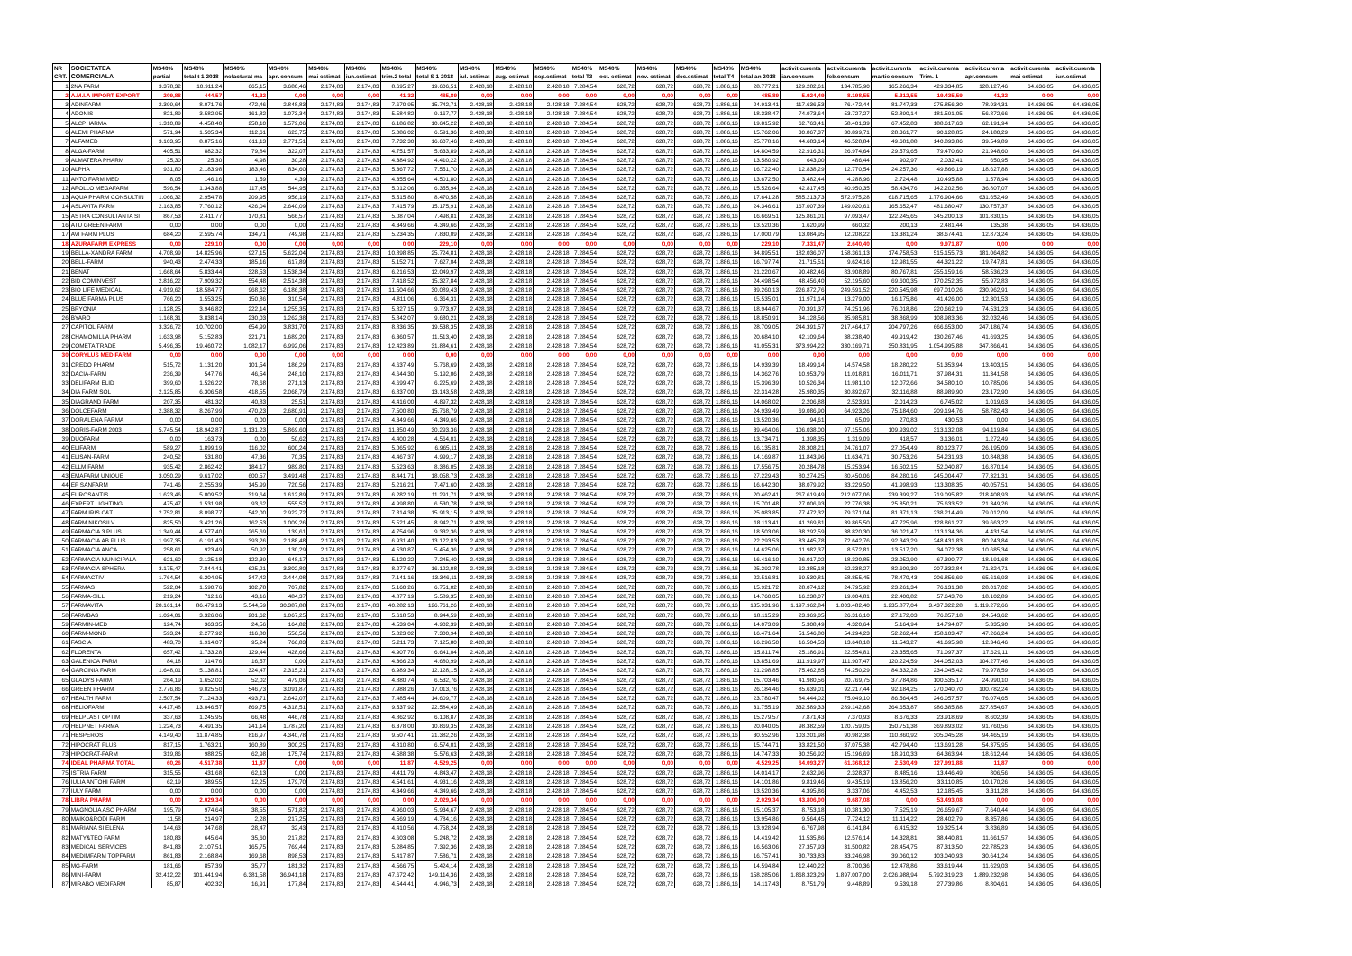| NR CRT. | SOCIETATEA COMERCIALA | MS40% partial | MS40% total t 1 2018 | MS40% nefacturat ma | MS40% apr. consum | MS40% mai estimat | MS40% iun.estimat | MS40% trim.2 total | MS40% total S 1 2018 | MS40% iul. estimat | MS40% aug. estimat | MS40% sep.estimat | MS40% total T3 | MS40% oct. estimat | MS40% nov. estimat | MS40% dec.estimat | MS40% total T4 | MS40% total an 2018 | activit.curenta ian.consum | activit.curenta feb.consum | activit.curenta martie consum | activit.curenta Trim. 1 | activit.curenta apr.consum | activit.curenta mai estimat | activit.curenta iun.estimat |
| --- | --- | --- | --- | --- | --- | --- | --- | --- | --- | --- | --- | --- | --- | --- | --- | --- | --- | --- | --- | --- | --- | --- | --- | --- | --- |
| 1 | 2NA FARM | 3.378,32 | 10.911,24 | 665,15 | 3.680,46 | 2.174,83 | 2.174,83 | 8.695,27 | 19.606,51 | 2.428,18 | 2.428,18 | 2.428,18 | 7.284,54 | 628,72 | 628,72 | 628,72 | 1.886,16 | 28.777,21 | 129.282,61 | 134.785,90 | 165.266,34 | 429.334,85 | 128.127,46 | 64.636,05 | 64.636,05 |
| 2 | A.M.I.A IMPORT EXPORT | 209,88 | 444,57 | 41,32 | 0,00 | 0,00 | 0,00 | 41,32 | 485,89 | 0,00 | 0,00 | 0,00 | 0,00 | 0,00 | 0,00 | 0,00 | 0,00 | 485,89 | 5.924,49 | 8.198,55 | 5.312,55 | 19.435,59 | 41,32 | 0,00 | 0,00 |
| 3 | ADINFARM | 2.399,64 | 8.071,76 | 472,46 | 2.848,83 | 2.174,83 | 2.174,83 | 7.670,95 | 15.742,71 | 2.428,18 | 2.428,18 | 2.428,18 | 7.284,54 | 628,72 | 628,72 | 628,72 | 1.886,16 | 24.913,41 | 117.636,53 | 76.472,44 | 81.747,33 | 275.856,30 | 78.934,31 | 64.636,05 | 64.636,05 |
| 4 | ADONIS | 821,89 | 3.582,95 | 161,82 | 1.073,34 | 2.174,83 | 2.174,83 | 5.584,82 | 9.167,77 | 2.428,18 | 2.428,18 | 2.428,18 | 7.284,54 | 628,72 | 628,72 | 628,72 | 1.886,16 | 18.338,47 | 74.973,64 | 53.727,27 | 52.890,14 | 181.591,05 | 56.872,66 | 64.636,05 | 64.636,05 |
| 5 | ALCPHARMA | 1.310,89 | 4.458,40 | 258,10 | 1.579,06 | 2.174,83 | 2.174,83 | 6.186,82 | 10.645,22 | 2.428,18 | 2.428,18 | 2.428,18 | 7.284,54 | 628,72 | 628,72 | 628,72 | 1.886,16 | 19.815,92 | 62.763,41 | 58.401,39 | 67.452,83 | 188.617,63 | 62.191,94 | 64.636,05 | 64.636,05 |
| 6 | ALEMI PHARMA | 571,94 | 1.505,34 | 112,61 | 623,75 | 2.174,83 | 2.174,83 | 5.086,02 | 6.591,36 | 2.428,18 | 2.428,18 | 2.428,18 | 7.284,54 | 628,72 | 628,72 | 628,72 | 1.886,16 | 15.762,06 | 30.867,37 | 30.899,71 | 28.361,77 | 90.128,85 | 24.180,29 | 64.636,05 | 64.636,05 |
| 7 | ALFAMED | 3.103,95 | 8.875,16 | 611,13 | 2.771,51 | 2.174,83 | 2.174,83 | 7.732,30 | 16.607,46 | 2.428,18 | 2.428,18 | 2.428,18 | 7.284,54 | 628,72 | 628,72 | 628,72 | 1.886,16 | 25.778,16 | 44.683,14 | 46.528,84 | 49.681,88 | 140.893,86 | 39.549,89 | 64.636,05 | 64.636,05 |
| 8 | ALGA-FARM | 405,51 | 882,32 | 79,84 | 322,07 | 2.174,83 | 2.174,83 | 4.751,57 | 5.633,89 | 2.428,18 | 2.428,18 | 2.428,18 | 7.284,54 | 628,72 | 628,72 | 628,72 | 1.886,16 | 14.804,59 | 22.916,31 | 26.974,64 | 29.579,65 | 79.470,60 | 21.948,60 | 64.636,05 | 64.636,05 |
| 9 | ALMATERA PHARM | 25,30 | 25,30 | 4,98 | 30,28 | 2.174,83 | 2.174,83 | 4.384,92 | 4.410,22 | 2.428,18 | 2.428,18 | 2.428,18 | 7.284,54 | 628,72 | 628,72 | 628,72 | 1.886,16 | 13.580,92 | 643,00 | 486,44 | 902,97 | 2.032,41 | 650,95 | 64.636,05 | 64.636,05 |
| 10 | ALPHA | 931,80 | 2.183,98 | 183,46 | 834,60 | 2.174,83 | 2.174,83 | 5.367,72 | 7.551,70 | 2.428,18 | 2.428,18 | 2.428,18 | 7.284,54 | 628,72 | 628,72 | 628,72 | 1.886,16 | 16.722,40 | 12.838,29 | 12.770,54 | 24.257,36 | 49.866,19 | 18.627,88 | 64.636,05 | 64.636,05 |
| 11 | ANTO FARM MED | 8,05 | 146,16 | 1,59 | 4,39 | 2.174,83 | 2.174,83 | 4.355,64 | 4.501,80 | 2.428,18 | 2.428,18 | 2.428,18 | 7.284,54 | 628,72 | 628,72 | 628,72 | 1.886,16 | 13.672,50 | 3.482,44 | 4.288,96 | 2.724,48 | 10.495,88 | 1.578,94 | 64.636,05 | 64.636,05 |
| 12 | APOLLO MEGAFARM | 596,54 | 1.343,88 | 117,45 | 544,95 | 2.174,83 | 2.174,83 | 5.012,06 | 6.355,94 | 2.428,18 | 2.428,18 | 2.428,18 | 7.284,54 | 628,72 | 628,72 | 628,72 | 1.886,16 | 15.526,64 | 42.817,45 | 40.950,35 | 58.434,76 | 142.202,56 | 36.807,07 | 64.636,05 | 64.636,05 |
| 13 | AQUA PHARM CONSULTIN | 1.066,32 | 2.954,78 | 209,95 | 956,19 | 2.174,83 | 2.174,83 | 5.515,80 | 8.470,58 | 2.428,18 | 2.428,18 | 2.428,18 | 7.284,54 | 628,72 | 628,72 | 628,72 | 1.886,16 | 17.641,28 | 585.213,73 | 572.975,28 | 618.715,65 | 1.776.904,66 | 631.652,49 | 64.636,05 | 64.636,05 |
| 14 | ASLAVITA FARM | 2.163,85 | 7.760,12 | 426,04 | 2.640,09 | 2.174,83 | 2.174,83 | 7.415,79 | 15.175,91 | 2.428,18 | 2.428,18 | 2.428,18 | 7.284,54 | 628,72 | 628,72 | 628,72 | 1.886,16 | 24.346,61 | 167.007,39 | 149.020,61 | 165.652,47 | 481.680,47 | 130.757,37 | 64.636,05 | 64.636,05 |
| 15 | ASTRA CONSULTANTA SI | 867,53 | 2.411,77 | 170,81 | 566,57 | 2.174,83 | 2.174,83 | 5.087,04 | 7.498,81 | 2.428,18 | 2.428,18 | 2.428,18 | 7.284,54 | 628,72 | 628,72 | 628,72 | 1.886,16 | 16.669,51 | 125.861,01 | 97.093,47 | 122.245,65 | 345.200,13 | 101.830,15 | 64.636,05 | 64.636,05 |
| 16 | ATU GREEN FARM | 0,00 | 0,00 | 0,00 | 0,00 | 2.174,83 | 2.174,83 | 4.349,66 | 4.349,66 | 2.428,18 | 2.428,18 | 2.428,18 | 7.284,54 | 628,72 | 628,72 | 628,72 | 1.886,16 | 13.520,36 | 1.620,99 | 660,32 | 200,13 | 2.481,44 | 135,38 | 64.636,05 | 64.636,05 |
| 17 | AVI FARM PLUS | 684,20 | 2.595,74 | 134,71 | 749,98 | 2.174,83 | 2.174,83 | 5.234,35 | 7.830,09 | 2.428,18 | 2.428,18 | 2.428,18 | 7.284,54 | 628,72 | 628,72 | 628,72 | 1.886,16 | 17.000,79 | 13.084,95 | 12.208,22 | 13.381,24 | 38.674,41 | 12.873,24 | 64.636,05 | 64.636,05 |
| 18 | AZURAFARM EXPRESS | 0,00 | 229,10 | 0,00 | 0,00 | 0,00 | 0,00 | 0,00 | 229,10 | 0,00 | 0,00 | 0,00 | 0,00 | 0,00 | 0,00 | 0,00 | 0,00 | 229,10 | 7.331,47 | 2.640,40 | 0,00 | 9.971,87 | 0,00 | 0,00 | 0,00 |
| 19 | BELLA-XANDRA FARM | 4.708,99 | 14.825,96 | 927,15 | 5.622,04 | 2.174,83 | 2.174,83 | 10.898,85 | 25.724,81 | 2.428,18 | 2.428,18 | 2.428,18 | 7.284,54 | 628,72 | 628,72 | 628,72 | 1.886,16 | 34.895,51 | 182.036,07 | 158.361,13 | 174.758,53 | 515.155,73 | 181.064,82 | 64.636,05 | 64.636,05 |
| 20 | BELL-FARM | 940,43 | 2.474,33 | 185,16 | 617,89 | 2.174,83 | 2.174,83 | 5.152,71 | 7.627,04 | 2.428,18 | 2.428,18 | 2.428,18 | 7.284,54 | 628,72 | 628,72 | 628,72 | 1.886,16 | 16.797,74 | 21.715,51 | 9.624,16 | 12.981,55 | 44.321,22 | 19.747,81 | 64.636,05 | 64.636,05 |
| 21 | BENAT | 1.668,64 | 5.833,44 | 328,53 | 1.538,34 | 2.174,83 | 2.174,83 | 6.216,53 | 12.049,97 | 2.428,18 | 2.428,18 | 2.428,18 | 7.284,54 | 628,72 | 628,72 | 628,72 | 1.886,16 | 21.220,67 | 90.482,46 | 83.908,89 | 80.767,81 | 255.159,16 | 58.536,23 | 64.636,05 | 64.636,05 |
| 22 | BID COMINVEST | 2.816,22 | 7.909,32 | 554,48 | 2.514,38 | 2.174,83 | 2.174,83 | 7.418,52 | 15.327,84 | 2.428,18 | 2.428,18 | 2.428,18 | 7.284,54 | 628,72 | 628,72 | 628,72 | 1.886,16 | 24.498,54 | 48.456,40 | 52.195,60 | 69.600,35 | 170.252,35 | 55.972,83 | 64.636,05 | 64.636,05 |
| 23 | BIO LIFE MEDICAL | 4.919,62 | 18.584,77 | 968,62 | 6.186,38 | 2.174,83 | 2.174,83 | 11.504,66 | 30.089,43 | 2.428,18 | 2.428,18 | 2.428,18 | 7.284,54 | 628,72 | 628,72 | 628,72 | 1.886,16 | 39.260,13 | 226.872,76 | 249.591,52 | 220.545,98 | 697.010,26 | 230.962,91 | 64.636,05 | 64.636,05 |
| 24 | BLUE FARMA PLUS | 766,20 | 1.553,25 | 150,86 | 310,54 | 2.174,83 | 2.174,83 | 4.811,06 | 6.364,31 | 2.428,18 | 2.428,18 | 2.428,18 | 7.284,54 | 628,72 | 628,72 | 628,72 | 1.886,16 | 15.535,01 | 11.971,14 | 13.279,00 | 16.175,86 | 41.426,00 | 12.301,53 | 64.636,05 | 64.636,05 |
| 25 | BRYONIA | 1.128,25 | 3.946,82 | 222,14 | 1.255,35 | 2.174,83 | 2.174,83 | 5.827,15 | 9.773,97 | 2.428,18 | 2.428,18 | 2.428,18 | 7.284,54 | 628,72 | 628,72 | 628,72 | 1.886,16 | 18.944,67 | 70.391,37 | 74.251,96 | 76.018,86 | 220.662,19 | 74.531,23 | 64.636,05 | 64.636,05 |
| 26 | BYARO | 1.168,31 | 3.838,14 | 230,03 | 1.262,38 | 2.174,83 | 2.174,83 | 5.842,07 | 9.680,21 | 2.428,18 | 2.428,18 | 2.428,18 | 7.284,54 | 628,72 | 628,72 | 628,72 | 1.886,16 | 18.850,91 | 34.128,56 | 35.985,81 | 38.868,99 | 108.983,36 | 32.032,46 | 64.636,05 | 64.636,05 |
| 27 | CAPITOL FARM | 3.326,72 | 10.702,00 | 654,99 | 3.831,70 | 2.174,83 | 2.174,83 | 8.836,35 | 19.538,35 | 2.428,18 | 2.428,18 | 2.428,18 | 7.284,54 | 628,72 | 628,72 | 628,72 | 1.886,16 | 28.709,05 | 244.391,57 | 217.464,17 | 204.797,26 | 666.653,00 | 247.186,74 | 64.636,05 | 64.636,05 |
| 28 | CHAMOMILLA PHARM | 1.633,98 | 5.152,83 | 321,71 | 1.689,20 | 2.174,83 | 2.174,83 | 6.360,57 | 11.513,40 | 2.428,18 | 2.428,18 | 2.428,18 | 7.284,54 | 628,72 | 628,72 | 628,72 | 1.886,16 | 20.684,10 | 42.109,64 | 38.238,40 | 49.919,42 | 130.267,46 | 41.693,25 | 64.636,05 | 64.636,05 |
| 29 | COMETA TRADE | 5.496,35 | 19.460,72 | 1.082,17 | 6.992,06 | 2.174,83 | 2.174,83 | 12.423,89 | 31.884,61 | 2.428,18 | 2.428,18 | 2.428,18 | 7.284,54 | 628,72 | 628,72 | 628,72 | 1.886,16 | 41.055,31 | 373.994,22 | 330.169,71 | 350.831,95 | 1.054.995,88 | 347.866,41 | 64.636,05 | 64.636,05 |
| 30 | CORYLUS MEDIFARM | 0,00 | 0,00 | 0,00 | 0,00 | 0,00 | 0,00 | 0,00 | 0,00 | 0,00 | 0,00 | 0,00 | 0,00 | 0,00 | 0,00 | 0,00 | 0,00 | 0,00 | 0,00 | 0,00 | 0,00 | 0,00 | 0,00 | 0,00 | 0,00 |
| 31 | CREDO PHARM | 515,72 | 1.131,20 | 101,54 | 186,29 | 2.174,83 | 2.174,83 | 4.637,49 | 5.768,69 | 2.428,18 | 2.428,18 | 2.428,18 | 7.284,54 | 628,72 | 628,72 | 628,72 | 1.886,16 | 14.939,39 | 18.499,14 | 14.574,58 | 18.280,22 | 51.353,94 | 13.403,15 | 64.636,05 | 64.636,05 |
| 32 | DACIA-FARM | 236,39 | 547,76 | 46,54 | 248,10 | 2.174,83 | 2.174,83 | 4.644,30 | 5.192,06 | 2.428,18 | 2.428,18 | 2.428,18 | 7.284,54 | 628,72 | 628,72 | 628,72 | 1.886,16 | 14.362,76 | 10.953,79 | 11.018,81 | 16.011,71 | 37.984,31 | 11.341,58 | 64.636,05 | 64.636,05 |
| 33 | DELIFARM ELID | 399,60 | 1.526,22 | 78,68 | 271,13 | 2.174,83 | 2.174,83 | 4.699,47 | 6.225,69 | 2.428,18 | 2.428,18 | 2.428,18 | 7.284,54 | 628,72 | 628,72 | 628,72 | 1.886,16 | 15.396,39 | 10.526,34 | 11.981,10 | 12.072,66 | 34.580,10 | 10.785,06 | 64.636,05 | 64.636,05 |
| 34 | DIA FARM SOL | 2.125,85 | 6.306,58 | 418,55 | 2.068,79 | 2.174,83 | 2.174,83 | 6.837,00 | 13.143,58 | 2.428,18 | 2.428,18 | 2.428,18 | 7.284,54 | 628,72 | 628,72 | 628,72 | 1.886,16 | 22.314,28 | 25.980,35 | 30.892,67 | 32.116,88 | 88.989,90 | 23.172,90 | 64.636,05 | 64.636,05 |
| 35 | DIAGRAND FARM | 207,35 | 481,32 | 40,83 | 25,51 | 2.174,83 | 2.174,83 | 4.416,00 | 4.897,32 | 2.428,18 | 2.428,18 | 2.428,18 | 7.284,54 | 628,72 | 628,72 | 628,72 | 1.886,16 | 14.068,02 | 2.206,88 | 2.523,91 | 2.014,23 | 6.745,02 | 1.019,63 | 64.636,05 | 64.636,05 |
| 36 | DOLCEFARM | 2.388,32 | 8.267,99 | 470,23 | 2.680,91 | 2.174,83 | 2.174,83 | 7.500,80 | 15.768,79 | 2.428,18 | 2.428,18 | 2.428,18 | 7.284,54 | 628,72 | 628,72 | 628,72 | 1.886,16 | 24.939,49 | 69.086,90 | 64.923,26 | 75.184,60 | 209.194,76 | 58.782,43 | 64.636,05 | 64.636,05 |
| 37 | DORALENA FARMA | 0,00 | 0,00 | 0,00 | 0,00 | 2.174,83 | 2.174,83 | 4.349,66 | 4.349,66 | 2.428,18 | 2.428,18 | 2.428,18 | 7.284,54 | 628,72 | 628,72 | 628,72 | 1.886,16 | 13.520,36 | 94,61 | 65,09 | 270,83 | 430,53 | 0,00 | 64.636,05 | 64.636,05 |
| 38 | DORIS-FARM 2003 | 5.745,54 | 18.942,87 | 1.131,23 | 5.869,60 | 2.174,83 | 2.174,83 | 11.350,49 | 30.293,36 | 2.428,18 | 2.428,18 | 2.428,18 | 7.284,54 | 628,72 | 628,72 | 628,72 | 1.886,16 | 39.464,06 | 106.038,00 | 97.155,06 | 109.939,02 | 313.132,08 | 94.119,84 | 64.636,05 | 64.636,05 |
| 39 | DUOFARM | 0,00 | 163,73 | 0,00 | 50,62 | 2.174,83 | 2.174,83 | 4.400,28 | 4.564,01 | 2.428,18 | 2.428,18 | 2.428,18 | 7.284,54 | 628,72 | 628,72 | 628,72 | 1.886,16 | 13.734,71 | 1.398,35 | 1.319,09 | 418,57 | 3.136,01 | 1.272,49 | 64.636,05 | 64.636,05 |
| 40 | ELIFARM | 589,27 | 1.899,19 | 116,02 | 600,24 | 2.174,83 | 2.174,83 | 5.065,92 | 6.965,11 | 2.428,18 | 2.428,18 | 2.428,18 | 7.284,54 | 628,72 | 628,72 | 628,72 | 1.886,16 | 16.135,81 | 28.308,21 | 24.761,07 | 27.054,49 | 80.123,77 | 26.195,09 | 64.636,05 | 64.636,05 |
| 41 | ELISAN-FARM | 240,52 | 531,80 | 47,36 | 70,35 | 2.174,83 | 2.174,83 | 4.467,37 | 4.999,17 | 2.428,18 | 2.428,18 | 2.428,18 | 7.284,54 | 628,72 | 628,72 | 628,72 | 1.886,16 | 14.169,87 | 11.843,96 | 11.634,71 | 30.753,26 | 54.231,93 | 10.848,38 | 64.636,05 | 64.636,05 |
| 42 | ELLMIFARM | 935,42 | 2.862,42 | 184,17 | 989,80 | 2.174,83 | 2.174,83 | 5.523,63 | 8.386,05 | 2.428,18 | 2.428,18 | 2.428,18 | 7.284,54 | 628,72 | 628,72 | 628,72 | 1.886,16 | 17.556,75 | 20.284,78 | 15.253,94 | 16.502,15 | 52.040,87 | 16.870,14 | 64.636,05 | 64.636,05 |
| 43 | EMAFARM UNIQUE | 3.050,29 | 9.617,02 | 600,57 | 3.491,48 | 2.174,83 | 2.174,83 | 8.441,71 | 18.058,73 | 2.428,18 | 2.428,18 | 2.428,18 | 7.284,54 | 628,72 | 628,72 | 628,72 | 1.886,16 | 27.229,43 | 80.274,25 | 80.450,06 | 84.280,16 | 245.004,47 | 77.321,31 | 64.636,05 | 64.636,05 |
| 44 | EP SANFARM | 741,46 | 2.255,39 | 145,99 | 720,56 | 2.174,83 | 2.174,83 | 5.216,21 | 7.471,60 | 2.428,18 | 2.428,18 | 2.428,18 | 7.284,54 | 628,72 | 628,72 | 628,72 | 1.886,16 | 16.642,30 | 38.079,92 | 33.229,50 | 41.998,93 | 113.308,35 | 40.057,51 | 64.636,05 | 64.636,05 |
| 45 | EUROSANTIS | 1.623,46 | 5.009,52 | 319,64 | 1.612,89 | 2.174,83 | 2.174,83 | 6.282,19 | 11.291,71 | 2.428,18 | 2.428,18 | 2.428,18 | 7.284,54 | 628,72 | 628,72 | 628,72 | 1.886,16 | 20.462,41 | 267.619,49 | 212.077,06 | 239.399,27 | 719.095,82 | 218.408,93 | 64.636,05 | 64.636,05 |
| 46 | EXPERT LIGHTING | 475,47 | 1.531,98 | 93,62 | 555,52 | 2.174,83 | 2.174,83 | 4.998,80 | 6.530,78 | 2.428,18 | 2.428,18 | 2.428,18 | 7.284,54 | 628,72 | 628,72 | 628,72 | 1.886,16 | 15.701,48 | 27.006,93 | 22.776,38 | 25.850,21 | 75.633,52 | 21.349,26 | 64.636,05 | 64.636,05 |
| 47 | FARM IRIS C&T | 2.752,81 | 8.098,77 | 542,00 | 2.922,72 | 2.174,83 | 2.174,83 | 7.814,38 | 15.913,15 | 2.428,18 | 2.428,18 | 2.428,18 | 7.284,54 | 628,72 | 628,72 | 628,72 | 1.886,16 | 25.083,85 | 77.472,32 | 79.371,04 | 81.371,13 | 238.214,49 | 79.012,09 | 64.636,05 | 64.636,05 |
| 48 | FARM NIKOSILV | 825,50 | 3.421,26 | 162,53 | 1.009,26 | 2.174,83 | 2.174,83 | 5.521,45 | 8.942,71 | 2.428,18 | 2.428,18 | 2.428,18 | 7.284,54 | 628,72 | 628,72 | 628,72 | 1.886,16 | 18.113,41 | 41.269,81 | 39.865,50 | 47.725,96 | 128.861,27 | 39.663,22 | 64.636,05 | 64.636,05 |
| 49 | FARMACIA 3 PLUS | 1.349,44 | 4.577,40 | 265,69 | 139,61 | 2.174,83 | 2.174,83 | 4.754,96 | 9.332,36 | 2.428,18 | 2.428,18 | 2.428,18 | 7.284,54 | 628,72 | 628,72 | 628,72 | 1.886,16 | 18.503,06 | 38.292,59 | 38.820,30 | 36.021,47 | 113.134,36 | 4.431,54 | 64.636,05 | 64.636,05 |
| 50 | FARMACIA AB PLUS | 1.997,35 | 6.191,43 | 393,26 | 2.188,48 | 2.174,83 | 2.174,83 | 6.931,40 | 13.122,83 | 2.428,18 | 2.428,18 | 2.428,18 | 7.284,54 | 628,72 | 628,72 | 628,72 | 1.886,16 | 22.293,53 | 83.445,78 | 72.642,76 | 92.343,29 | 248.431,83 | 80.243,84 | 64.636,05 | 64.636,05 |
| 51 | FARMACIA ANCA | 258,61 | 923,49 | 50,92 | 130,29 | 2.174,83 | 2.174,83 | 4.530,87 | 5.454,36 | 2.428,18 | 2.428,18 | 2.428,18 | 7.284,54 | 628,72 | 628,72 | 628,72 | 1.886,16 | 14.625,06 | 11.982,37 | 8.572,81 | 13.517,20 | 34.072,38 | 10.685,34 | 64.636,05 | 64.636,05 |
| 52 | FARMACIA MUNICIPALA | 621,60 | 2.125,18 | 122,39 | 648,17 | 2.174,83 | 2.174,83 | 5.120,22 | 7.245,40 | 2.428,18 | 2.428,18 | 2.428,18 | 7.284,54 | 628,72 | 628,72 | 628,72 | 1.886,16 | 16.416,10 | 26.017,02 | 18.320,85 | 23.052,90 | 67.390,77 | 18.191,68 | 64.636,05 | 64.636,05 |
| 53 | FARMACIA SPHERA | 3.175,47 | 7.844,41 | 625,21 | 3.302,80 | 2.174,83 | 2.174,83 | 8.277,67 | 16.122,08 | 2.428,18 | 2.428,18 | 2.428,18 | 7.284,54 | 628,72 | 628,72 | 628,72 | 1.886,16 | 25.292,78 | 62.385,18 | 62.338,27 | 82.609,39 | 207.332,84 | 71.324,71 | 64.636,05 | 64.636,05 |
| 54 | FARMACTIV | 1.764,54 | 6.204,95 | 347,42 | 2.444,08 | 2.174,83 | 2.174,83 | 7.141,16 | 13.346,11 | 2.428,18 | 2.428,18 | 2.428,18 | 7.284,54 | 628,72 | 628,72 | 628,72 | 1.886,16 | 22.516,81 | 69.530,81 | 58.855,45 | 78.470,43 | 206.856,69 | 65.616,93 | 64.636,05 | 64.636,05 |
| 55 | FARMAS | 522,04 | 1.590,76 | 102,78 | 707,82 | 2.174,83 | 2.174,83 | 5.160,26 | 6.751,02 | 2.428,18 | 2.428,18 | 2.428,18 | 7.284,54 | 628,72 | 628,72 | 628,72 | 1.886,16 | 15.921,72 | 28.074,12 | 24.795,92 | 23.261,34 | 76.131,38 | 28.017,02 | 64.636,05 | 64.636,05 |
| 56 | FARMA-SILL | 219,24 | 712,16 | 43,16 | 484,37 | 2.174,83 | 2.174,83 | 4.877,19 | 5.589,35 | 2.428,18 | 2.428,18 | 2.428,18 | 7.284,54 | 628,72 | 628,72 | 628,72 | 1.886,16 | 14.760,05 | 16.238,07 | 19.004,81 | 22.400,82 | 57.643,70 | 18.102,89 | 64.636,05 | 64.636,05 |
| 57 | FARMAVITA | 28.161,14 | 86.479,13 | 5.544,59 | 30.387,88 | 2.174,83 | 2.174,83 | 40.282,13 | 126.761,26 | 2.428,18 | 2.428,18 | 2.428,18 | 7.284,54 | 628,72 | 628,72 | 628,72 | 1.886,16 | 135.931,96 | 1.197.962,84 | 1.003.482,40 | 1.235.877,04 | 3.437.322,28 | 1.119.272,66 | 64.636,05 | 64.636,05 |
| 58 | FARMBAS | 1.024,01 | 3.326,06 | 201,62 | 1.067,25 | 2.174,83 | 2.174,83 | 5.618,53 | 8.944,59 | 2.428,18 | 2.428,18 | 2.428,18 | 7.284,54 | 628,72 | 628,72 | 628,72 | 1.886,16 | 18.115,29 | 23.369,05 | 26.316,10 | 27.172,03 | 76.857,18 | 24.543,62 | 64.636,05 | 64.636,05 |
| 59 | FARMIN-MED | 124,74 | 363,35 | 24,56 | 164,82 | 2.174,83 | 2.174,83 | 4.539,04 | 4.902,39 | 2.428,18 | 2.428,18 | 2.428,18 | 7.284,54 | 628,72 | 628,72 | 628,72 | 1.886,16 | 14.073,09 | 5.308,49 | 4.320,64 | 5.164,94 | 14.794,07 | 5.335,90 | 64.636,05 | 64.636,05 |
| 60 | FARM-MOND | 593,24 | 2.277,92 | 116,80 | 556,56 | 2.174,83 | 2.174,83 | 5.023,02 | 7.300,94 | 2.428,18 | 2.428,18 | 2.428,18 | 7.284,54 | 628,72 | 628,72 | 628,72 | 1.886,16 | 16.471,64 | 51.546,80 | 54.294,23 | 52.262,44 | 158.103,47 | 47.266,24 | 64.636,05 | 64.636,05 |
| 61 | FASCIA | 483,70 | 1.914,07 | 95,24 | 766,83 | 2.174,83 | 2.174,83 | 5.211,73 | 7.125,80 | 2.428,18 | 2.428,18 | 2.428,18 | 7.284,54 | 628,72 | 628,72 | 628,72 | 1.886,16 | 16.296,50 | 16.504,53 | 13.648,18 | 11.543,27 | 41.695,98 | 12.346,46 | 64.636,05 | 64.636,05 |
| 62 | FLORENTA | 657,42 | 1.733,28 | 129,44 | 428,66 | 2.174,83 | 2.174,83 | 4.907,76 | 6.641,04 | 2.428,18 | 2.428,18 | 2.428,18 | 7.284,54 | 628,72 | 628,72 | 628,72 | 1.886,16 | 15.811,74 | 25.186,91 | 22.554,81 | 23.355,65 | 71.097,37 | 17.629,11 | 64.636,05 | 64.636,05 |
| 63 | GALENICA FARM | 84,18 | 314,76 | 16,57 | 0,00 | 2.174,83 | 2.174,83 | 4.366,23 | 4.680,99 | 2.428,18 | 2.428,18 | 2.428,18 | 7.284,54 | 628,72 | 628,72 | 628,72 | 1.886,16 | 13.851,69 | 111.919,97 | 111.907,47 | 120.224,59 | 344.052,03 | 104.277,46 | 64.636,05 | 64.636,05 |
| 64 | GARCINIA FARM | 1.648,01 | 5.138,81 | 324,47 | 2.315,21 | 2.174,83 | 2.174,83 | 6.989,34 | 12.128,15 | 2.428,18 | 2.428,18 | 2.428,18 | 7.284,54 | 628,72 | 628,72 | 628,72 | 1.886,16 | 21.298,85 | 75.462,85 | 74.250,29 | 84.332,28 | 234.045,42 | 79.978,59 | 64.636,05 | 64.636,05 |
| 65 | GLADYS FARM | 264,19 | 1.652,02 | 52,02 | 479,06 | 2.174,83 | 2.174,83 | 4.880,74 | 6.532,76 | 2.428,18 | 2.428,18 | 2.428,18 | 7.284,54 | 628,72 | 628,72 | 628,72 | 1.886,16 | 15.703,46 | 41.980,56 | 20.769,75 | 37.784,86 | 100.535,17 | 24.990,10 | 64.636,05 | 64.636,05 |
| 66 | GREEN PHARM | 2.776,86 | 9.025,50 | 546,73 | 3.091,87 | 2.174,83 | 2.174,83 | 7.988,26 | 17.013,76 | 2.428,18 | 2.428,18 | 2.428,18 | 7.284,54 | 628,72 | 628,72 | 628,72 | 1.886,16 | 26.184,46 | 85.639,01 | 92.217,44 | 92.184,25 | 270.040,70 | 100.782,24 | 64.636,05 | 64.636,05 |
| 67 | HEALTH FARM | 2.507,54 | 7.124,33 | 493,71 | 2.642,07 | 2.174,83 | 2.174,83 | 7.485,44 | 14.609,77 | 2.428,18 | 2.428,18 | 2.428,18 | 7.284,54 | 628,72 | 628,72 | 628,72 | 1.886,16 | 23.780,47 | 84.444,02 | 75.049,10 | 86.564,45 | 246.057,57 | 76.074,65 | 64.636,05 | 64.636,05 |
| 68 | HELIOFARM | 4.417,48 | 13.046,57 | 869,75 | 4.318,51 | 2.174,83 | 2.174,83 | 9.537,92 | 22.584,49 | 2.428,18 | 2.428,18 | 2.428,18 | 7.284,54 | 628,72 | 628,72 | 628,72 | 1.886,16 | 31.755,19 | 332.589,33 | 289.142,68 | 364.653,87 | 986.385,88 | 327.854,67 | 64.636,05 | 64.636,05 |
| 69 | HELPLAST OPTIM | 337,63 | 1.245,95 | 66,48 | 446,78 | 2.174,83 | 2.174,83 | 4.862,92 | 6.108,87 | 2.428,18 | 2.428,18 | 2.428,18 | 7.284,54 | 628,72 | 628,72 | 628,72 | 1.886,16 | 15.279,57 | 7.871,43 | 7.370,93 | 8.676,33 | 23.918,69 | 8.602,39 | 64.636,05 | 64.636,05 |
| 70 | HELPNET FARMA | 1.224,73 | 4.491,35 | 241,14 | 1.787,20 | 2.174,83 | 2.174,83 | 6.378,00 | 10.869,35 | 2.428,18 | 2.428,18 | 2.428,18 | 7.284,54 | 628,72 | 628,72 | 628,72 | 1.886,16 | 20.040,05 | 98.382,59 | 120.759,05 | 150.751,38 | 369.893,02 | 91.760,56 | 64.636,05 | 64.636,05 |
| 71 | HESPEROS | 4.149,40 | 11.874,85 | 816,97 | 4.340,78 | 2.174,83 | 2.174,83 | 9.507,41 | 21.382,26 | 2.428,18 | 2.428,18 | 2.428,18 | 7.284,54 | 628,72 | 628,72 | 628,72 | 1.886,16 | 30.552,96 | 103.201,98 | 90.982,38 | 110.860,92 | 305.045,28 | 94.465,19 | 64.636,05 | 64.636,05 |
| 72 | HIPOCRAT PLUS | 817,15 | 1.763,21 | 160,89 | 300,25 | 2.174,83 | 2.174,83 | 4.810,80 | 6.574,01 | 2.428,18 | 2.428,18 | 2.428,18 | 7.284,54 | 628,72 | 628,72 | 628,72 | 1.886,16 | 15.744,71 | 33.821,50 | 37.075,38 | 42.794,40 | 113.691,28 | 54.375,95 | 64.636,05 | 64.636,05 |
| 73 | HIPOCRAT-FARM | 319,86 | 988,25 | 62,98 | 175,74 | 2.174,83 | 2.174,83 | 4.588,38 | 5.576,63 | 2.428,18 | 2.428,18 | 2.428,18 | 7.284,54 | 628,72 | 628,72 | 628,72 | 1.886,16 | 14.747,33 | 30.256,92 | 15.196,69 | 18.910,33 | 64.363,94 | 18.612,44 | 64.636,05 | 64.636,05 |
| 74 | IDEAL PHARMA TOTAL | 60,26 | 4.517,38 | 11,87 | 0,00 | 0,00 | 0,00 | 11,87 | 4.529,25 | 0,00 | 0,00 | 0,00 | 0,00 | 0,00 | 0,00 | 0,00 | 0,00 | 4.529,25 | 64.093,27 | 61.368,12 | 2.530,49 | 127.991,88 | 11,87 | 0,00 | 0,00 |
| 75 | ISTRIA FARM | 315,55 | 431,68 | 62,13 | 0,00 | 2.174,83 | 2.174,83 | 4.411,79 | 4.843,47 | 2.428,18 | 2.428,18 | 2.428,18 | 7.284,54 | 628,72 | 628,72 | 628,72 | 1.886,16 | 14.014,17 | 2.632,96 | 2.328,37 | 8.485,16 | 13.446,49 | 806,56 | 64.636,05 | 64.636,05 |
| 76 | IULIA ANTOHI FARM | 62,19 | 389,55 | 12,25 | 179,70 | 2.174,83 | 2.174,83 | 4.541,61 | 4.931,16 | 2.428,18 | 2.428,18 | 2.428,18 | 7.284,54 | 628,72 | 628,72 | 628,72 | 1.886,16 | 14.101,86 | 9.819,46 | 9.435,19 | 13.856,20 | 33.110,85 | 10.170,26 | 64.636,05 | 64.636,05 |
| 77 | IULY FARM | 0,00 | 0,00 | 0,00 | 0,00 | 2.174,83 | 2.174,83 | 4.349,66 | 4.349,66 | 2.428,18 | 2.428,18 | 2.428,18 | 7.284,54 | 628,72 | 628,72 | 628,72 | 1.886,16 | 13.520,36 | 4.395,86 | 3.337,06 | 4.452,53 | 12.185,45 | 3.311,28 | 64.636,05 | 64.636,05 |
| 78 | LIBRA PHARM | 0,00 | 2.029,34 | 0,00 | 0,00 | 0,00 | 0,00 | 0,00 | 2.029,34 | 0,00 | 0,00 | 0,00 | 0,00 | 0,00 | 0,00 | 0,00 | 0,00 | 2.029,34 | 43.806,00 | 9.687,08 | 0,00 | 53.493,08 | 0,00 | 0,00 | 0,00 |
| 79 | MAGNOLIA ASC PHARM | 195,79 | 974,64 | 38,55 | 571,82 | 2.174,83 | 2.174,83 | 4.960,03 | 5.934,67 | 2.428,18 | 2.428,18 | 2.428,18 | 7.284,54 | 628,72 | 628,72 | 628,72 | 1.886,16 | 15.105,37 | 8.753,18 | 10.381,30 | 7.525,19 | 26.659,67 | 7.640,44 | 64.636,05 | 64.636,05 |
| 80 | MAIKO&RODI FARM | 11,58 | 214,97 | 2,28 | 217,25 | 2.174,83 | 2.174,83 | 4.569,19 | 4.784,16 | 2.428,18 | 2.428,18 | 2.428,18 | 7.284,54 | 628,72 | 628,72 | 628,72 | 1.886,16 | 13.954,86 | 9.564,45 | 7.724,12 | 11.114,22 | 28.402,79 | 8.357,86 | 64.636,05 | 64.636,05 |
| 81 | MARIANA SI ELENA | 144,63 | 347,68 | 28,47 | 32,43 | 2.174,83 | 2.174,83 | 4.410,56 | 4.758,24 | 2.428,18 | 2.428,18 | 2.428,18 | 7.284,54 | 628,72 | 628,72 | 628,72 | 1.886,16 | 13.928,94 | 6.767,98 | 6.141,84 | 6.415,32 | 19.325,14 | 3.836,89 | 64.636,05 | 64.636,05 |
| 82 | MATY&TEO FARM | 180,83 | 645,64 | 35,60 | 217,82 | 2.174,83 | 2.174,83 | 4.603,08 | 5.248,72 | 2.428,18 | 2.428,18 | 2.428,18 | 7.284,54 | 628,72 | 628,72 | 628,72 | 1.886,16 | 14.419,42 | 11.535,86 | 12.576,14 | 14.328,81 | 38.440,81 | 11.661,57 | 64.636,05 | 64.636,05 |
| 83 | MEDICAL SERVICES | 841,83 | 2.107,51 | 165,75 | 769,44 | 2.174,83 | 2.174,83 | 5.284,85 | 7.392,36 | 2.428,18 | 2.428,18 | 2.428,18 | 7.284,54 | 628,72 | 628,72 | 628,72 | 1.886,16 | 16.563,06 | 27.357,93 | 31.500,82 | 28.454,75 | 87.313,50 | 22.785,23 | 64.636,05 | 64.636,05 |
| 84 | MEDIMFARM TOPFARM | 861,83 | 2.168,84 | 169,68 | 898,53 | 2.174,83 | 2.174,83 | 5.417,87 | 7.586,71 | 2.428,18 | 2.428,18 | 2.428,18 | 7.284,54 | 628,72 | 628,72 | 628,72 | 1.886,16 | 16.757,41 | 30.733,83 | 33.246,98 | 39.060,12 | 103.040,93 | 30.641,24 | 64.636,05 | 64.636,05 |
| 85 | MG-FARM | 181,66 | 857,39 | 35,77 | 181,32 | 2.174,83 | 2.174,83 | 4.566,75 | 5.424,14 | 2.428,18 | 2.428,18 | 2.428,18 | 7.284,54 | 628,72 | 628,72 | 628,72 | 1.886,16 | 14.594,84 | 12.440,22 | 8.700,36 | 12.478,86 | 33.619,44 | 11.629,03 | 64.636,05 | 64.636,05 |
| 86 | MINI-FARM | 32.412,22 | 101.441,94 | 6.381,58 | 36.941,18 | 2.174,83 | 2.174,83 | 47.672,42 | 149.114,36 | 2.428,18 | 2.428,18 | 2.428,18 | 7.284,54 | 628,72 | 628,72 | 628,72 | 1.886,16 | 158.285,06 | 1.868.323,29 | 1.897.007,00 | 2.026.988,94 | 5.792.319,23 | 1.889.232,98 | 64.636,05 | 64.636,05 |
| 87 | MIRABO MEDIFARM | 85,87 | 402,32 | 16,91 | 177,84 | 2.174,83 | 2.174,83 | 4.544,41 | 4.946,73 | 2.428,18 | 2.428,18 | 2.428,18 | 7.284,54 | 628,72 | 628,72 | 628,72 | 1.886,16 | 14.117,43 | 8.751,79 | 9.448,89 | 9.539,18 | 27.739,86 | 8.804,61 | 64.636,05 | 64.636,05 |